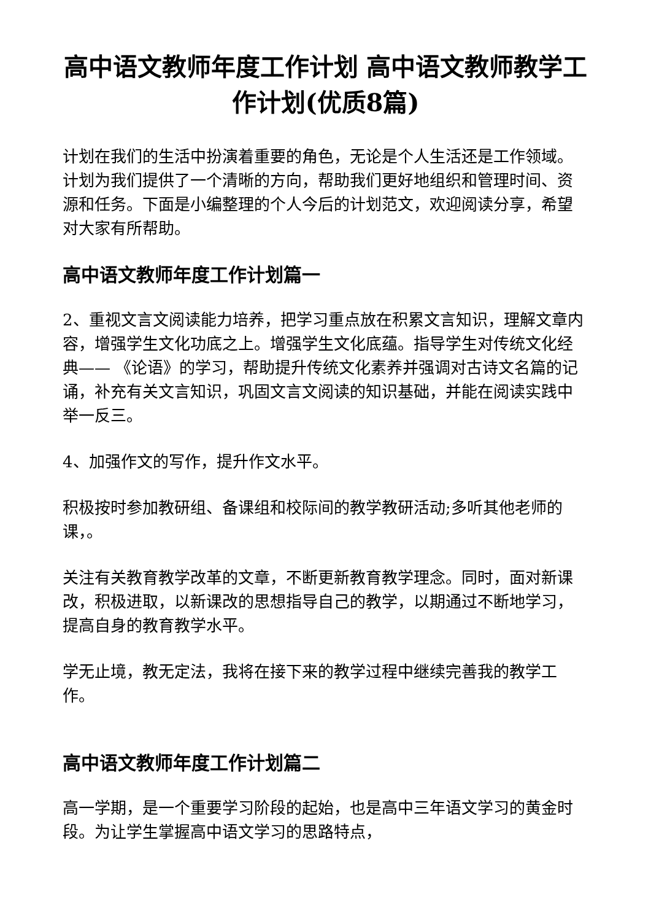高中语文教师年度工作计划 高中语文教师教学工作计划(优质8篇)
计划在我们的生活中扮演着重要的角色，无论是个人生活还是工作领域。计划为我们提供了一个清晰的方向，帮助我们更好地组织和管理时间、资源和任务。下面是小编整理的个人今后的计划范文，欢迎阅读分享，希望对大家有所帮助。
高中语文教师年度工作计划篇一
2、重视文言文阅读能力培养，把学习重点放在积累文言知识，理解文章内容，增强学生文化功底之上。增强学生文化底蕴。指导学生对传统文化经典—— 《论语》的学习，帮助提升传统文化素养并强调对古诗文名篇的记诵，补充有关文言知识，巩固文言文阅读的知识基础，并能在阅读实践中举一反三。
4、加强作文的写作，提升作文水平。
积极按时参加教研组、备课组和校际间的教学教研活动;多听其他老师的课，。
关注有关教育教学改革的文章，不断更新教育教学理念。同时，面对新课改，积极进取，以新课改的思想指导自己的教学，以期通过不断地学习，提高自身的教育教学水平。
学无止境，教无定法，我将在接下来的教学过程中继续完善我的教学工作。
高中语文教师年度工作计划篇二
高一学期，是一个重要学习阶段的起始，也是高中三年语文学习的黄金时段。为让学生掌握高中语文学习的思路特点，